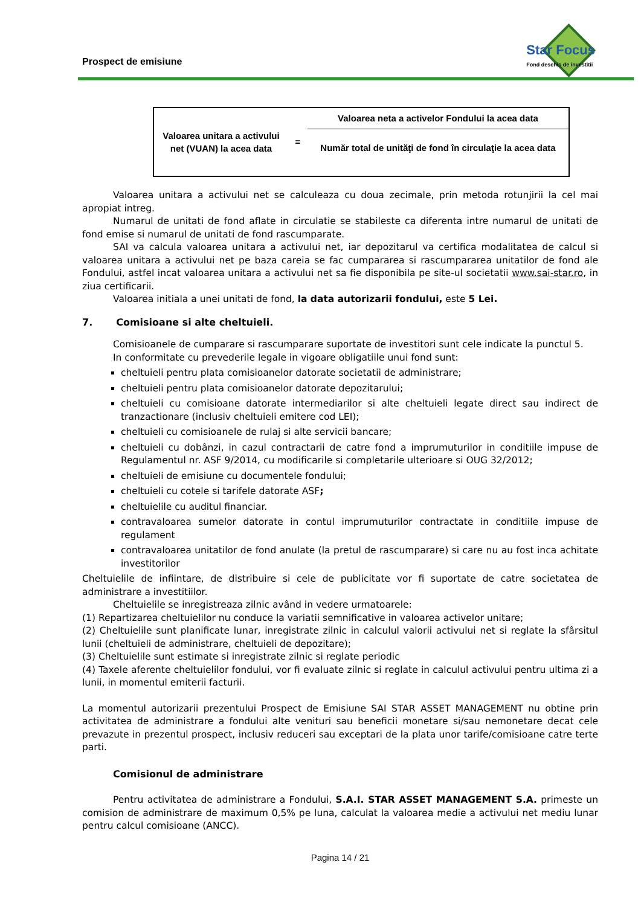Prospect de emisiune
Star Focus
Fond deschis de investitii
| Valoarea unitara a activului net (VUAN) la acea data | = | Valoarea neta a activelor Fondului la acea data |
| | | Număr total de unităţi de fond în circulaţie la acea data |
Valoarea unitara a activului net se calculeaza cu doua zecimale, prin metoda rotunjirii la cel mai apropiat intreg.
Numarul de unitati de fond aflate in circulatie se stabileste ca diferenta intre numarul de unitati de fond emise si numarul de unitati de fond rascumparate.
SAI va calcula valoarea unitara a activului net, iar depozitarul va certifica modalitatea de calcul si valoarea unitara a activului net pe baza careia se fac cumpararea si rascumpararea unitatilor de fond ale Fondului, astfel incat valoarea unitara a activului net sa fie disponibila pe site-ul societatii www.sai-star.ro, in ziua certificarii.
Valoarea initiala a unei unitati de fond, la data autorizarii fondului, este 5 Lei.
7. Comisioane si alte cheltuieli.
Comisioanele de cumparare si rascumparare suportate de investitori sunt cele indicate la punctul 5.
In conformitate cu prevederile legale in vigoare obligatiile unui fond sunt:
cheltuieli pentru plata comisioanelor datorate societatii de administrare;
cheltuieli pentru plata comisioanelor datorate depozitarului;
cheltuieli cu comisioane datorate intermediarilor si alte cheltuieli legate direct sau indirect de tranzactionare (inclusiv cheltuieli emitere cod LEI);
cheltuieli cu comisioanele de rulaj si alte servicii bancare;
cheltuieli cu dobânzi, in cazul contractarii de catre fond a imprumuturilor in conditiile impuse de Regulamentul nr. ASF 9/2014, cu modificarile si completarile ulterioare si OUG 32/2012;
cheltuieli de emisiune cu documentele fondului;
cheltuieli cu cotele si tarifele datorate ASF;
cheltuielile cu auditul financiar.
contravaloarea sumelor datorate in contul imprumuturilor contractate in conditiile impuse de regulament
contravaloarea unitatilor de fond anulate (la pretul de rascumparare) si care nu au fost inca achitate investitorilor
Cheltuielile de infiintare, de distribuire si cele de publicitate vor fi suportate de catre societatea de administrare a investitiilor.
Cheltuielile se inregistreaza zilnic având in vedere urmatoarele:
(1) Repartizarea cheltuielilor nu conduce la variatii semnificative in valoarea activelor unitare;
(2) Cheltuielile sunt planificate lunar, inregistrate zilnic in calculul valorii activului net si reglate la sfârsitul lunii (cheltuieli de administrare, cheltuieli de depozitare);
(3) Cheltuielile sunt estimate si inregistrate zilnic si reglate periodic
(4) Taxele aferente cheltuielilor fondului, vor fi evaluate zilnic si reglate in calculul activului pentru ultima zi a lunii, in momentul emiterii facturii.
La momentul autorizarii prezentului Prospect de Emisiune SAI STAR ASSET MANAGEMENT nu obtine prin activitatea de administrare a fondului alte venituri sau beneficii monetare si/sau nemonetare decat cele prevazute in prezentul prospect, inclusiv reduceri sau exceptari de la plata unor tarife/comisioane catre terte parti.
Comisionul de administrare
Pentru activitatea de administrare a Fondului, S.A.I. STAR ASSET MANAGEMENT S.A. primeste un comision de administrare de maximum 0,5% pe luna, calculat la valoarea medie a activului net mediu lunar pentru calcul comisioane (ANCC).
Pagina 14 / 21